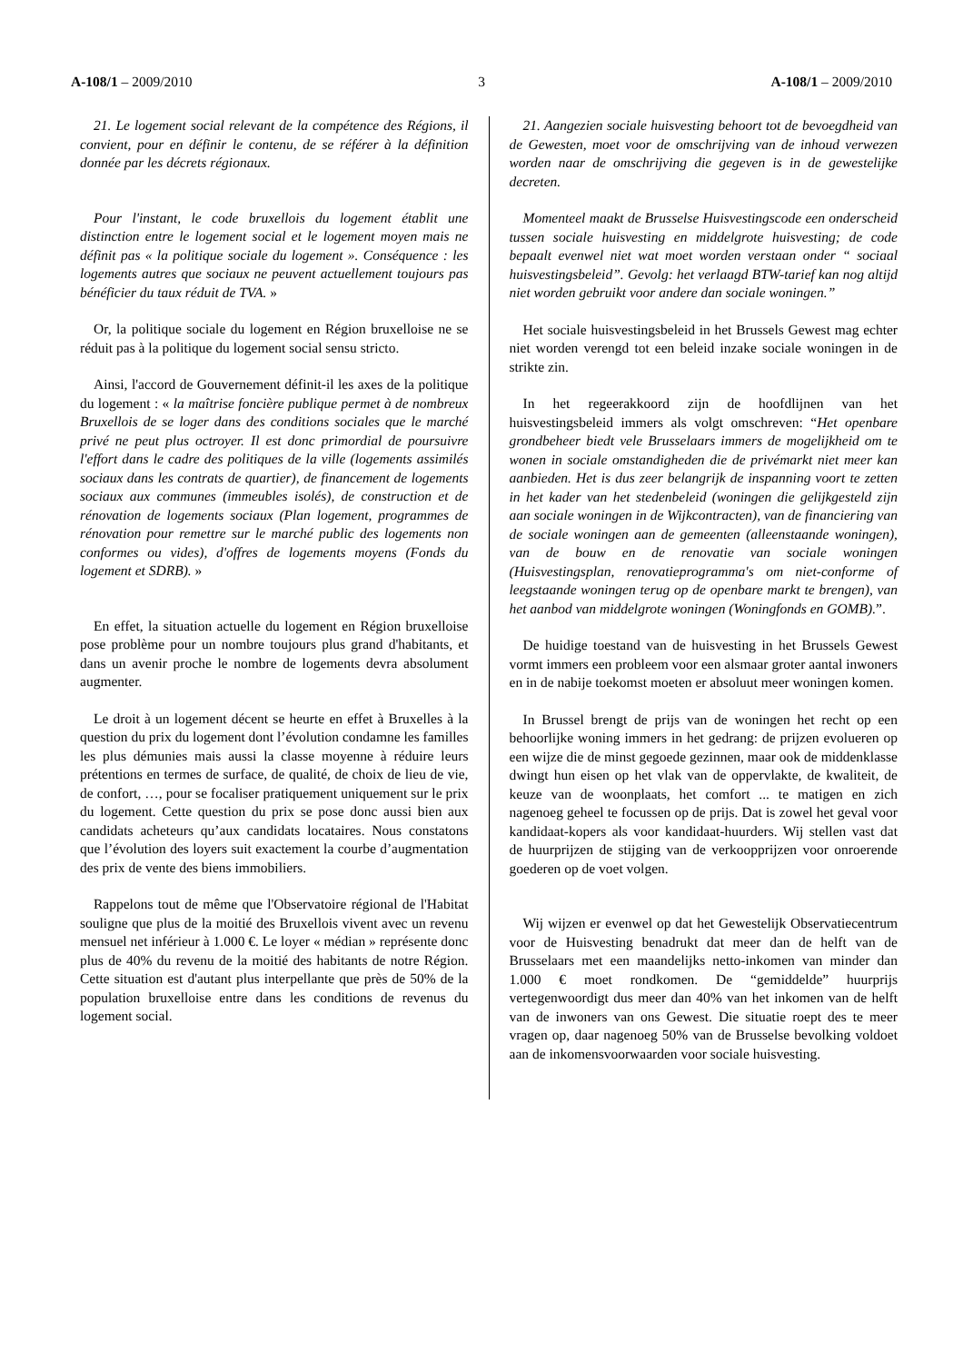A-108/1 – 2009/2010 3 A-108/1 – 2009/2010
21. Le logement social relevant de la compétence des Régions, il convient, pour en définir le contenu, de se référer à la définition donnée par les décrets régionaux.
Pour l'instant, le code bruxellois du logement établit une distinction entre le logement social et le logement moyen mais ne définit pas « la politique sociale du logement ». Conséquence : les logements autres que sociaux ne peuvent actuellement toujours pas bénéficier du taux réduit de TVA. »
Or, la politique sociale du logement en Région bruxelloise ne se réduit pas à la politique du logement social sensu stricto.
Ainsi, l'accord de Gouvernement définit-il les axes de la politique du logement : « la maîtrise foncière publique permet à de nombreux Bruxellois de se loger dans des conditions sociales que le marché privé ne peut plus octroyer. Il est donc primordial de poursuivre l'effort dans le cadre des politiques de la ville (logements assimilés sociaux dans les contrats de quartier), de financement de logements sociaux aux communes (immeubles isolés), de construction et de rénovation de logements sociaux (Plan logement, programmes de rénovation pour remettre sur le marché public des logements non conformes ou vides), d'offres de logements moyens (Fonds du logement et SDRB). »
En effet, la situation actuelle du logement en Région bruxelloise pose problème pour un nombre toujours plus grand d'habitants, et dans un avenir proche le nombre de logements devra absolument augmenter.
Le droit à un logement décent se heurte en effet à Bruxelles à la question du prix du logement dont l’évolution condamne les familles les plus démunies mais aussi la classe moyenne à réduire leurs prétentions en termes de surface, de qualité, de choix de lieu de vie, de confort, …, pour se focaliser pratiquement uniquement sur le prix du logement. Cette question du prix se pose donc aussi bien aux candidats acheteurs qu’aux candidats locataires. Nous constatons que l’évolution des loyers suit exactement la courbe d’augmentation des prix de vente des biens immobiliers.
Rappelons tout de même que l'Observatoire régional de l'Habitat souligne que plus de la moitié des Bruxellois vivent avec un revenu mensuel net inférieur à 1.000 €. Le loyer « médian » représente donc plus de 40% du revenu de la moitié des habitants de notre Région. Cette situation est d'autant plus interpellante que près de 50% de la population bruxelloise entre dans les conditions de revenus du logement social.
21. Aangezien sociale huisvesting behoort tot de bevoegdheid van de Gewesten, moet voor de omschrijving van de inhoud verwezen worden naar de omschrijving die gegeven is in de gewestelijke decreten.
Momenteel maakt de Brusselse Huisvestingscode een onderscheid tussen sociale huisvesting en middelgrote huisvesting; de code bepaalt evenwel niet wat moet worden verstaan onder “ sociaal huisvestingsbeleid”. Gevolg: het verlaagd BTW-tarief kan nog altijd niet worden gebruikt voor andere dan sociale woningen.”
Het sociale huisvestingsbeleid in het Brussels Gewest mag echter niet worden verengd tot een beleid inzake sociale woningen in de strikte zin.
In het regeerakkoord zijn de hoofdlijnen van het huisvestingsbeleid immers als volgt omschreven: “Het openbare grondbeheer biedt vele Brusselaars immers de mogelijkheid om te wonen in sociale omstandigheden die de privémarkt niet meer kan aanbieden. Het is dus zeer belangrijk de inspanning voort te zetten in het kader van het stedenbeleid (woningen die gelijkgesteld zijn aan sociale woningen in de Wijkcontracten), van de financiering van de sociale woningen aan de gemeenten (alleenstaande woningen), van de bouw en de renovatie van sociale woningen (Huisvestingsplan, renovatieprogramma's om niet-conforme of leegstaande woningen terug op de openbare markt te brengen), van het aanbod van middelgrote woningen (Woningfonds en GOMB).”.
De huidige toestand van de huisvesting in het Brussels Gewest vormt immers een probleem voor een alsmaar groter aantal inwoners en in de nabije toekomst moeten er absoluut meer woningen komen.
In Brussel brengt de prijs van de woningen het recht op een behoorlijke woning immers in het gedrang: de prijzen evolueren op een wijze die de minst gegoede gezinnen, maar ook de middenklasse dwingt hun eisen op het vlak van de oppervlakte, de kwaliteit, de keuze van de woonplaats, het comfort ... te matigen en zich nagenoeg geheel te focussen op de prijs. Dat is zowel het geval voor kandidaat-kopers als voor kandidaat-huurders. Wij stellen vast dat de huurprijzen de stijging van de verkoopprijzen voor onroerende goederen op de voet volgen.
Wij wijzen er evenwel op dat het Gewestelijk Observatiecentrum voor de Huisvesting benadrukt dat meer dan de helft van de Brusselaars met een maandelijks netto-inkomen van minder dan 1.000 € moet rondkomen. De “gemiddelde” huurprijs vertegenwoordigt dus meer dan 40% van het inkomen van de helft van de inwoners van ons Gewest. Die situatie roept des te meer vragen op, daar nagenoeg 50% van de Brusselse bevolking voldoet aan de inkomensvoorwaarden voor sociale huisvesting.